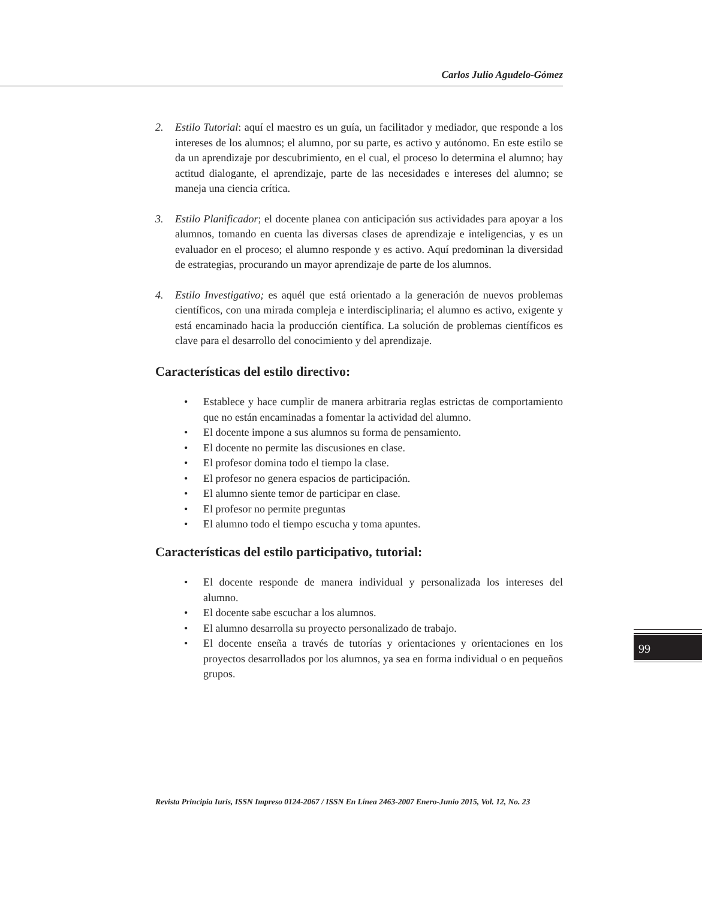Carlos Julio Agudelo-Gómez
2. Estilo Tutorial: aquí el maestro es un guía, un facilitador y mediador, que responde a los intereses de los alumnos; el alumno, por su parte, es activo y autónomo. En este estilo se da un aprendizaje por descubrimiento, en el cual, el proceso lo determina el alumno; hay actitud dialogante, el aprendizaje, parte de las necesidades e intereses del alumno; se maneja una ciencia crítica.
3. Estilo Planificador; el docente planea con anticipación sus actividades para apoyar a los alumnos, tomando en cuenta las diversas clases de aprendizaje e inteligencias, y es un evaluador en el proceso; el alumno responde y es activo. Aquí predominan la diversidad de estrategias, procurando un mayor aprendizaje de parte de los alumnos.
4. Estilo Investigativo; es aquél que está orientado a la generación de nuevos problemas científicos, con una mirada compleja e interdisciplinaria; el alumno es activo, exigente y está encaminado hacia la producción científica. La solución de problemas científicos es clave para el desarrollo del conocimiento y del aprendizaje.
Características del estilo directivo:
• Establece y hace cumplir de manera arbitraria reglas estrictas de comportamiento que no están encaminadas a fomentar la actividad del alumno.
• El docente impone a sus alumnos su forma de pensamiento.
• El docente no permite las discusiones en clase.
• El profesor domina todo el tiempo la clase.
• El profesor no genera espacios de participación.
• El alumno siente temor de participar en clase.
• El profesor no permite preguntas
• El alumno todo el tiempo escucha y toma apuntes.
Características del estilo participativo, tutorial:
• El docente responde de manera individual y personalizada los intereses del alumno.
• El docente sabe escuchar a los alumnos.
• El alumno desarrolla su proyecto personalizado de trabajo.
• El docente enseña a través de tutorías y orientaciones y orientaciones en los proyectos desarrollados por los alumnos, ya sea en forma individual o en pequeños grupos.
99
Revista Principia Iuris, ISSN Impreso 0124-2067 / ISSN En Línea 2463-2007 Enero-Junio 2015, Vol. 12, No. 23